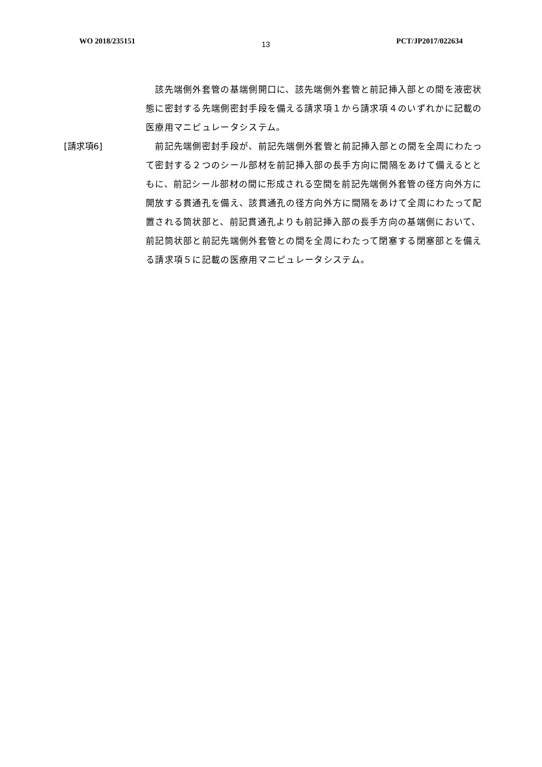WO 2018/235151 13 PCT/JP2017/022634
　該先端側外套管の基端側開口に、該先端側外套管と前記挿入部との間を液密状態に密封する先端側密封手段を備える請求項１から請求項４のいずれかに記載の医療用マニピュレータシステム。
[請求項6] 　前記先端側密封手段が、前記先端側外套管と前記挿入部との間を全周にわたって密封する２つのシール部材を前記挿入部の長手方向に間隔をあけて備えるとともに、前記シール部材の間に形成される空間を前記先端側外套管の径方向外方に開放する貫通孔を備え、該貫通孔の径方向外方に間隔をあけて全周にわたって配置される筒状部と、前記貫通孔よりも前記挿入部の長手方向の基端側において、前記筒状部と前記先端側外套管との間を全周にわたって閉塞する閉塞部とを備える請求項５に記載の医療用マニピュレータシステム。